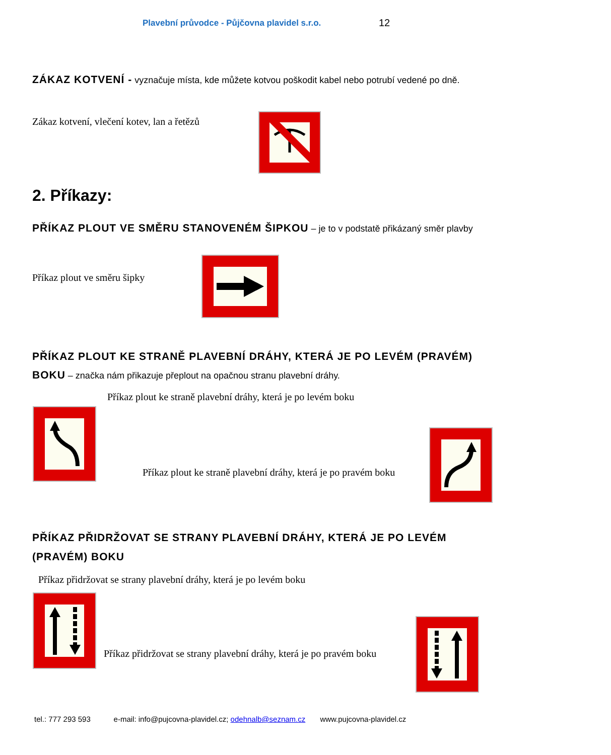Plavební průvodce - Půjčovna plavidel s.r.o. 12
ZÁKAZ KOTVENÍ - vyznačuje místa, kde můžete kotvou poškodit kabel nebo potrubí vedené po dně.
Zákaz kotvení, vlečení kotev, lan a řetězů
2. Příkazy:
PŘÍKAZ PLOUT VE SMĚRU STANOVENÉM ŠIPKOU – je to v podstatě přikázaný směr plavby
Příkaz plout ve směru šipky
PŘÍKAZ PLOUT KE STRANĚ PLAVEBNÍ DRÁHY, KTERÁ JE PO LEVÉM (PRAVÉM) BOKU – značka nám přikazuje přeplout na opačnou stranu plavební dráhy.
Příkaz plout ke straně plavební dráhy, která je po levém boku
Příkaz plout ke straně plavební dráhy, která je po pravém boku
PŘÍKAZ PŘIDRŽOVAT SE STRANY PLAVEBNÍ DRÁHY, KTERÁ JE PO LEVÉM (PRAVÉM) BOKU
Příkaz přidržovat se strany plavební dráhy, která je po levém boku
Příkaz přidržovat se strany plavební dráhy, která je po pravém boku
tel.: 777 293 593 e-mail: info@pujcovna-plavidel.cz; odehnalb@seznam.cz www.pujcovna-plavidel.cz